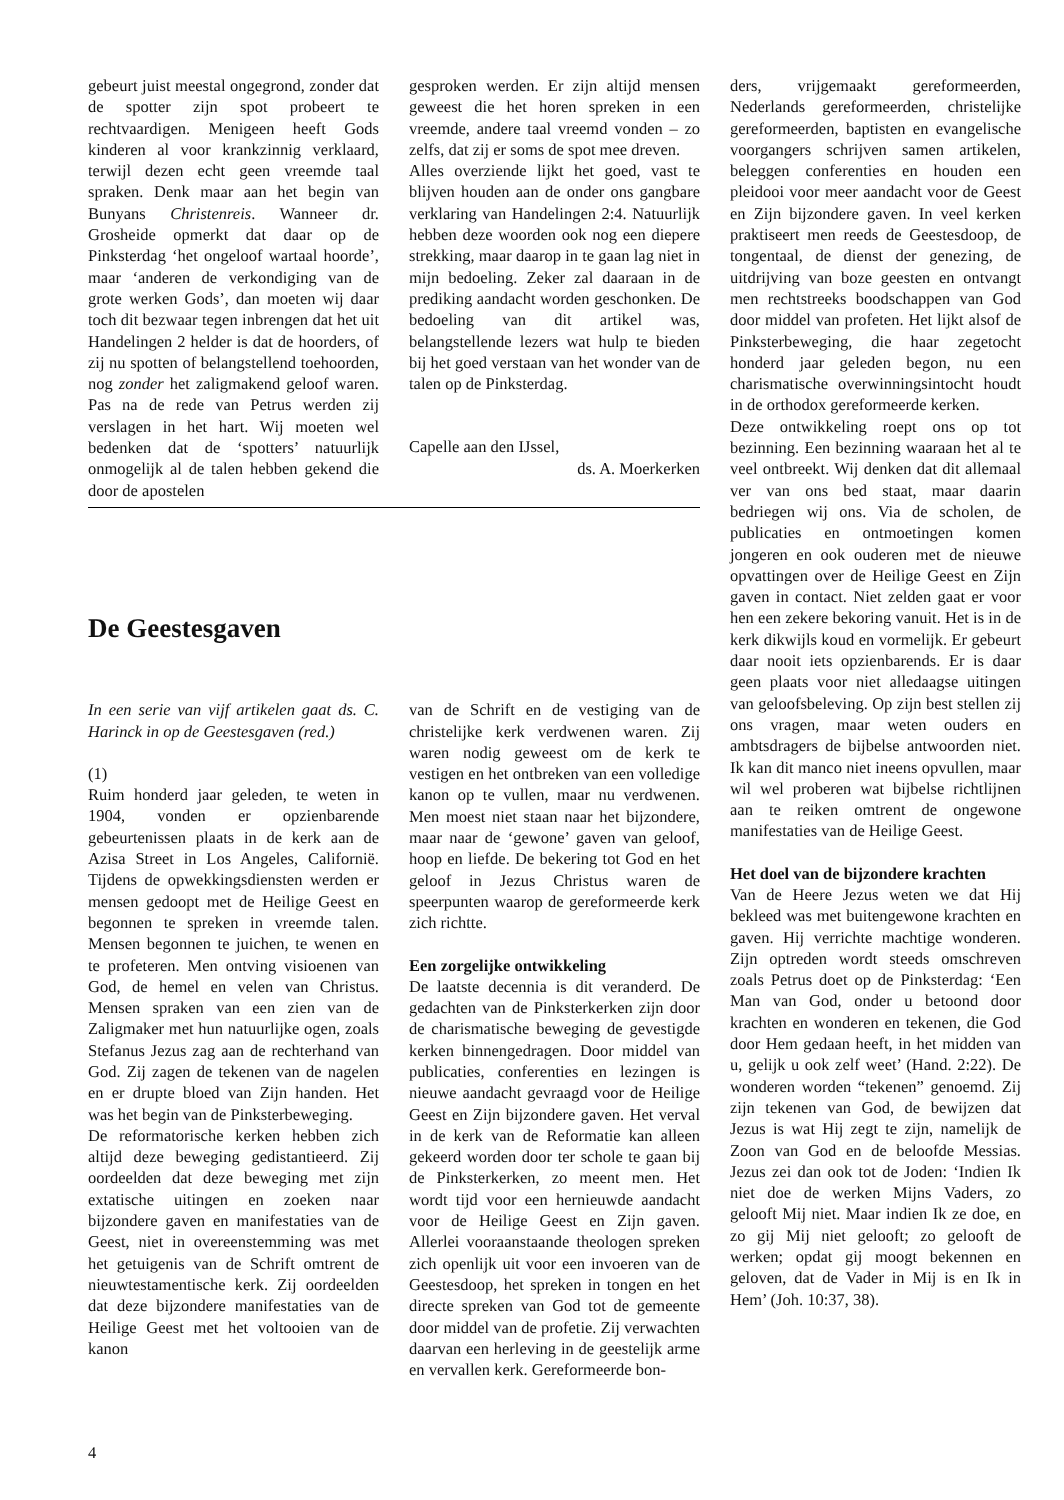gebeurt juist meestal ongegrond, zonder dat de spotter zijn spot probeert te rechtvaardigen. Menigeen heeft Gods kinderen al voor krankzinnig verklaard, terwijl dezen echt geen vreemde taal spraken. Denk maar aan het begin van Bunyans Christenreis. Wanneer dr. Grosheide opmerkt dat daar op de Pinksterdag ‘het ongeloof wartaal hoorde’, maar ‘anderen de verkondiging van de grote werken Gods’, dan moeten wij daar toch dit bezwaar tegen inbrengen dat het uit Handelingen 2 helder is dat de hoorders, of zij nu spotten of belangstellend toehoorden, nog zonder het zaligmakend geloof waren. Pas na de rede van Petrus werden zij verslagen in het hart. Wij moeten wel bedenken dat de ‘spotters’ natuurlijk onmogelijk al de talen hebben gekend die door de apostelen
gesproken werden. Er zijn altijd mensen geweest die het horen spreken in een vreemde, andere taal vreemd vonden – zo zelfs, dat zij er soms de spot mee dreven.
Alles overziende lijkt het goed, vast te blijven houden aan de onder ons gangbare verklaring van Handelingen 2:4. Natuurlijk hebben deze woorden ook nog een diepere strekking, maar daarop in te gaan lag niet in mijn bedoeling. Zeker zal daaraan in de prediking aandacht worden geschonken. De bedoeling van dit artikel was, belangstellende lezers wat hulp te bieden bij het goed verstaan van het wonder van de talen op de Pinksterdag.
Capelle aan den IJssel,
ds. A. Moerkerken
De Geestesgaven
In een serie van vijf artikelen gaat ds. C. Harinck in op de Geestesgaven (red.)
(1)
Ruim honderd jaar geleden, te weten in 1904, vonden er opzienbarende gebeurtenissen plaats in de kerk aan de Azisa Street in Los Angeles, Californië. Tijdens de opwekkingsdiensten werden er mensen gedoopt met de Heilige Geest en begonnen te spreken in vreemde talen. Mensen begonnen te juichen, te wenen en te profeteren. Men ontving visioenen van God, de hemel en velen van Christus. Mensen spraken van een zien van de Zaligmaker met hun natuurlijke ogen, zoals Stefanus Jezus zag aan de rechterhand van God. Zij zagen de tekenen van de nagelen en er drupte bloed van Zijn handen. Het was het begin van de Pinksterbeweging.
De reformatorische kerken hebben zich altijd deze beweging gedistantieerd. Zij oordeelden dat deze beweging met zijn extatische uitingen en zoeken naar bijzondere gaven en manifestaties van de Geest, niet in overeenstemming was met het getuigenis van de Schrift omtrent de nieuwtestamentische kerk. Zij oordeelden dat deze bijzondere manifestaties van de Heilige Geest met het voltooien van de kanon
van de Schrift en de vestiging van de christelijke kerk verdwenen waren. Zij waren nodig geweest om de kerk te vestigen en het ontbreken van een volledige kanon op te vullen, maar nu verdwenen. Men moest niet staan naar het bijzondere, maar naar de ‘gewone’ gaven van geloof, hoop en liefde. De bekering tot God en het geloof in Jezus Christus waren de speerpunten waarop de gereformeerde kerk zich richtte.
Een zorgelijke ontwikkeling
De laatste decennia is dit veranderd. De gedachten van de Pinksterkerken zijn door de charismatische beweging de gevestigde kerken binnengedragen. Door middel van publicaties, conferenties en lezingen is nieuwe aandacht gevraagd voor de Heilige Geest en Zijn bijzondere gaven. Het verval in de kerk van de Reformatie kan alleen gekeerd worden door ter schole te gaan bij de Pinksterkerken, zo meent men. Het wordt tijd voor een hernieuwde aandacht voor de Heilige Geest en Zijn gaven. Allerlei vooraanstaande theologen spreken zich openlijk uit voor een invoeren van de Geestesdoop, het spreken in tongen en het directe spreken van God tot de gemeente door middel van de profetie. Zij verwachten daarvan een herleving in de geestelijk arme en vervallen kerk. Gereformeerde bon-
ders, vrijgemaakt gereformeerden, Nederlands gereformeerden, christelijke gereformeerden, baptisten en evangelische voorgangers schrijven samen artikelen, beleggen conferenties en houden een pleidooi voor meer aandacht voor de Geest en Zijn bijzondere gaven. In veel kerken praktiseert men reeds de Geestesdoop, de tongentaal, de dienst der genezing, de uitdrijving van boze geesten en ontvangt men rechtstreeks boodschappen van God door middel van profeten. Het lijkt alsof de Pinksterbeweging, die haar zegetocht honderd jaar geleden begon, nu een charismatische overwinningsintocht houdt in de orthodox gereformeerde kerken.
Deze ontwikkeling roept ons op tot bezinning. Een bezinning waaraan het al te veel ontbreekt. Wij denken dat dit allemaal ver van ons bed staat, maar daarin bedriegen wij ons. Via de scholen, de publicaties en ontmoetingen komen jongeren en ook ouderen met de nieuwe opvattingen over de Heilige Geest en Zijn gaven in contact. Niet zelden gaat er voor hen een zekere bekoring vanuit. Het is in de kerk dikwijls koud en vormelijk. Er gebeurt daar nooit iets opzienbarends. Er is daar geen plaats voor niet alledaagse uitingen van geloofsbeleving. Op zijn best stellen zij ons vragen, maar weten ouders en ambtsdragers de bijbelse antwoorden niet. Ik kan dit manco niet ineens opvullen, maar wil wel proberen wat bijbelse richtlijnen aan te reiken omtrent de ongewone manifestaties van de Heilige Geest.
Het doel van de bijzondere krachten
Van de Heere Jezus weten we dat Hij bekleed was met buitengewone krachten en gaven. Hij verrichte machtige wonderen. Zijn optreden wordt steeds omschreven zoals Petrus doet op de Pinksterdag: ‘Een Man van God, onder u betoond door krachten en wonderen en tekenen, die God door Hem gedaan heeft, in het midden van u, gelijk u ook zelf weet’ (Hand. 2:22). De wonderen worden “tekenen” genoemd. Zij zijn tekenen van God, de bewijzen dat Jezus is wat Hij zegt te zijn, namelijk de Zoon van God en de beloofde Messias. Jezus zei dan ook tot de Joden: ‘Indien Ik niet doe de werken Mijns Vaders, zo gelooft Mij niet. Maar indien Ik ze doe, en zo gij Mij niet gelooft; zo gelooft de werken; opdat gij moogt bekennen en geloven, dat de Vader in Mij is en Ik in Hem’ (Joh. 10:37, 38).
4